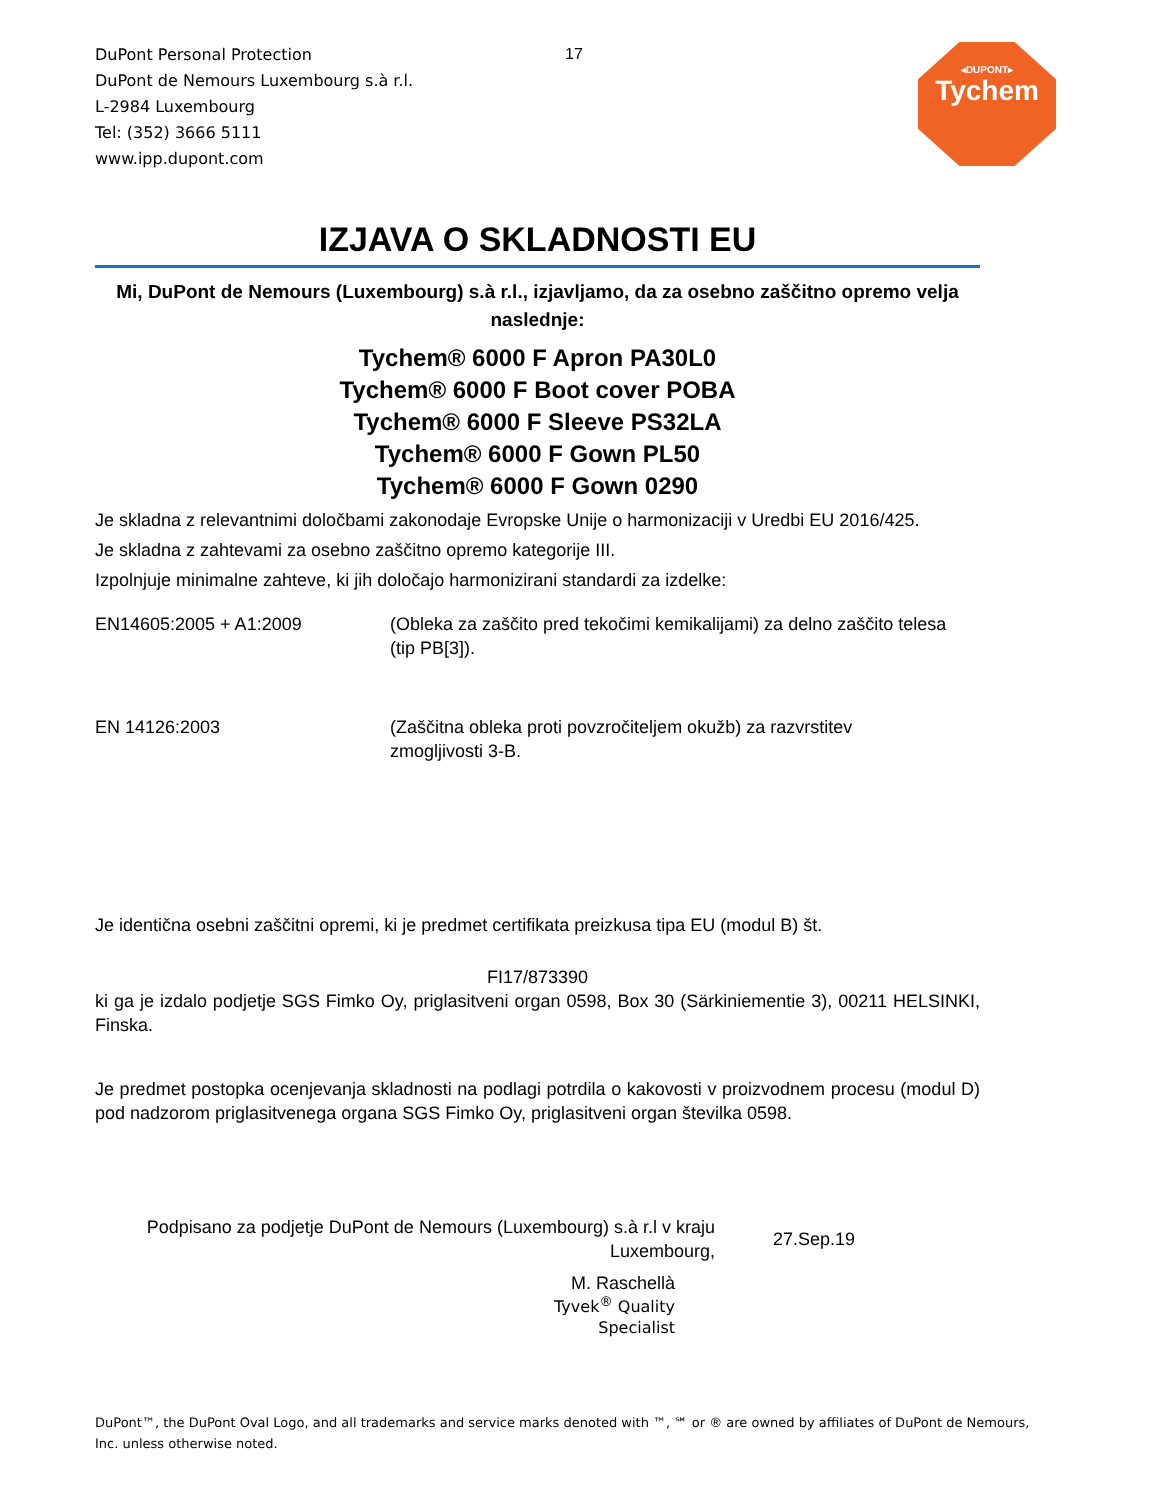DuPont Personal Protection
DuPont de Nemours Luxembourg s.à r.l.
L-2984 Luxembourg
Tel: (352) 3666 5111
www.ipp.dupont.com
17 ◂DUPONT▸
Tychem
IZJAVA O SKLADNOSTI EU
Mi, DuPont de Nemours (Luxembourg) s.à r.l., izjavljamo, da za osebno zaščitno opremo velja naslednje:
Tychem® 6000 F Apron PA30L0
Tychem® 6000 F Boot cover POBA
Tychem® 6000 F Sleeve PS32LA
Tychem® 6000 F Gown PL50
Tychem® 6000 F Gown 0290
Je skladna z relevantnimi določbami zakonodaje Evropske Unije o harmonizaciji v Uredbi EU 2016/425.
Je skladna z zahtevami za osebno zaščitno opremo kategorije III.
Izpolnjuje minimalne zahteve, ki jih določajo harmonizirani standardi za izdelke:
EN14605:2005 + A1:2009 (Obleka za zaščito pred tekočimi kemikalijami) za delno zaščito telesa (tip PB[3]).
EN 14126:2003 (Zaščitna obleka proti povzročiteljem okužb) za razvrstitev zmogljivosti 3-B.
Je identična osebni zaščitni opremi, ki je predmet certifikata preizkusa tipa EU (modul B) št.
FI17/873390
ki ga je izdalo podjetje SGS Fimko Oy, priglasitveni organ 0598, Box 30 (Särkiniementie 3), 00211 HELSINKI, Finska.
Je predmet postopka ocenjevanja skladnosti na podlagi potrdila o kakovosti v proizvodnem procesu (modul D) pod nadzorom priglasitvenega organa SGS Fimko Oy, priglasitveni organ številka 0598.
Podpisano za podjetje DuPont de Nemours (Luxembourg) s.à r.l v kraju Luxembourg,
27.Sep.19
M. Raschellà
Tyvek<sup>®</sup> Quality Specialist
DuPont™, the DuPont Oval Logo, and all trademarks and service marks denoted with ™, ℠ or ® are owned by affiliates of DuPont de Nemours, Inc. unless otherwise noted.